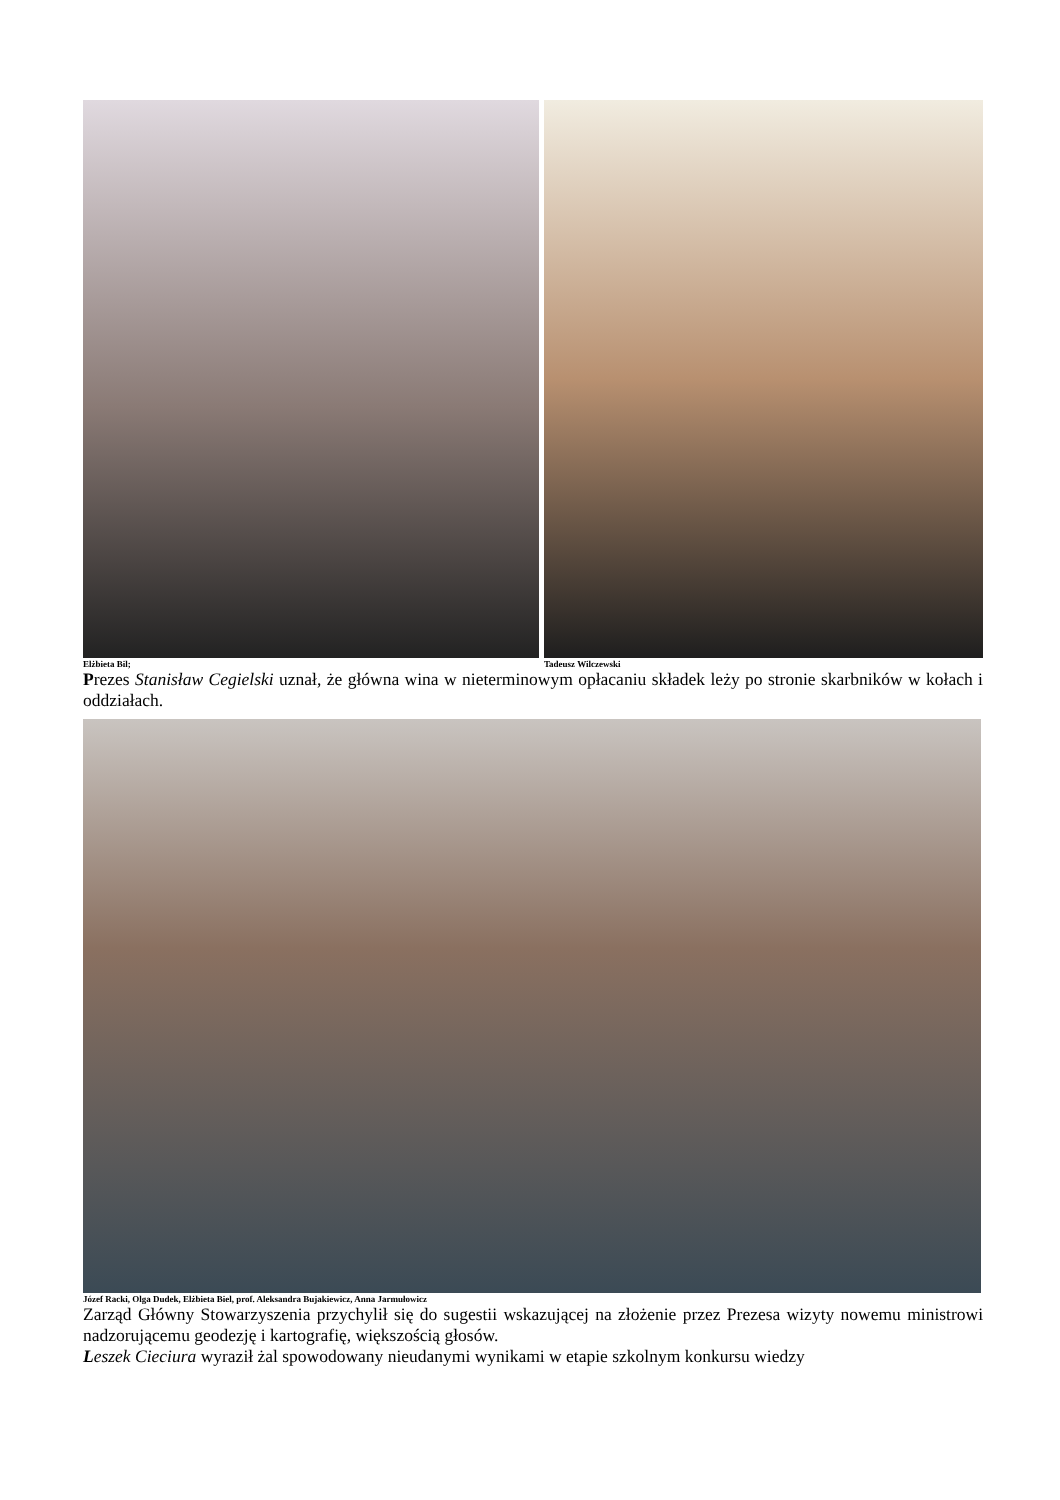Elżbieta Bil; Tadeusz Wilczewski
Prezes Stanisław Cegielski uznał, że główna wina w nieterminowym opłacaniu składek leży po stronie skarbników w kołach i oddziałach.
Józef Racki, Olga Dudek, Elżbieta Biel, prof. Aleksandra Bujakiewicz, Anna Jarmułowicz
Zarząd Główny Stowarzyszenia przychylił się do sugestii wskazującej na złożenie przez Prezesa wizyty nowemu ministrowi nadzorującemu geodezję i kartografię, większością głosów.
Leszek Cieciura wyraził żal spowodowany nieudanymi wynikami w etapie szkolnym konkursu wiedzy